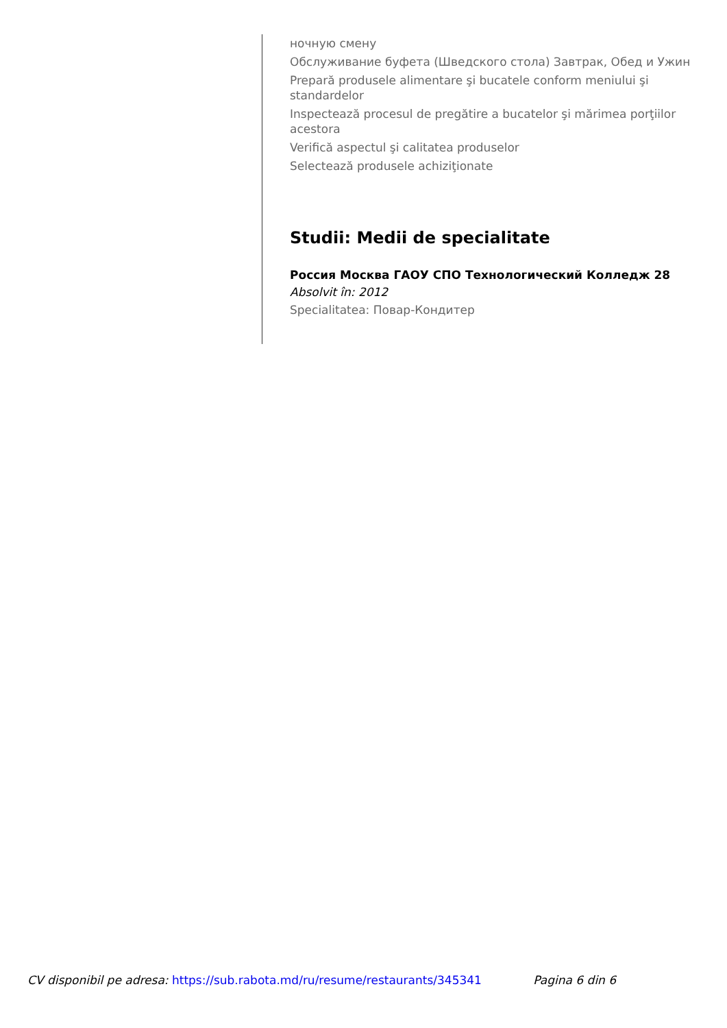ночную смену
Обслуживание буфета (Шведского стола) Завтрак, Обед и Ужин
Prepară produsele alimentare şi bucatele conform meniului şi standardelor
Inspectează procesul de pregătire a bucatelor şi mărimea porţiilor acestora
Verifică aspectul şi calitatea produselor
Selectează produsele achiziţionate
Studii: Medii de specialitate
Россия Москва ГАОУ СПО Технологический Колледж 28
Absolvit în: 2012
Specialitatea: Повар-Кондитер
CV disponibil pe adresa: https://sub.rabota.md/ru/resume/restaurants/345341 Pagina 6 din 6